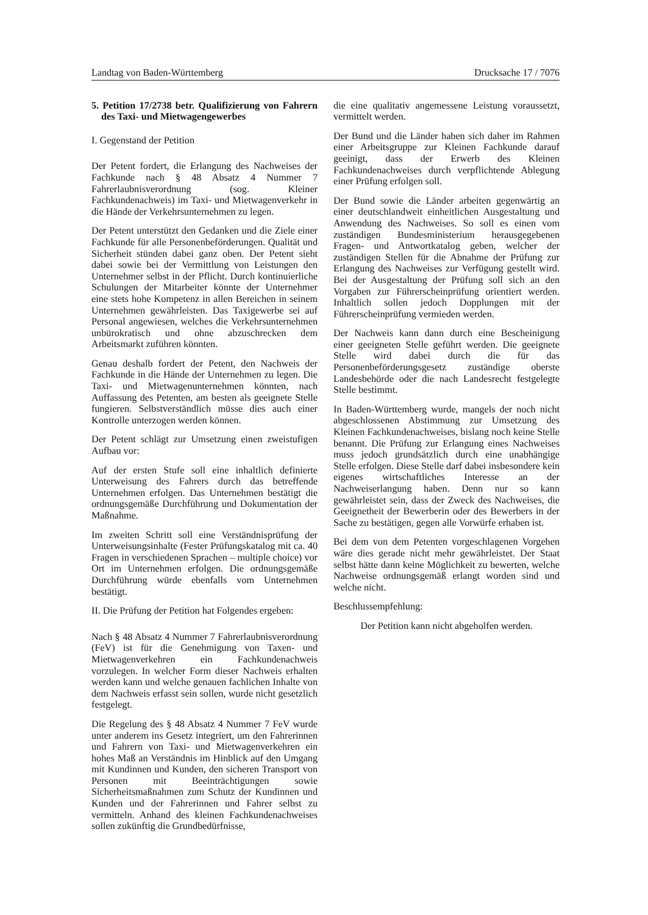Landtag von Baden-Württemberg Drucksache 17 / 7076
5. Petition 17/2738 betr. Qualifizierung von Fahrern des Taxi- und Mietwagengewerbes
I. Gegenstand der Petition
Der Petent fordert, die Erlangung des Nachweises der Fachkunde nach § 48 Absatz 4 Nummer 7 Fahrerlaubnisverordnung (sog. Kleiner Fachkundenachweis) im Taxi- und Mietwagenverkehr in die Hände der Verkehrsunternehmen zu legen.
Der Petent unterstützt den Gedanken und die Ziele einer Fachkunde für alle Personenbeförderungen. Qualität und Sicherheit stünden dabei ganz oben. Der Petent sieht dabei sowie bei der Vermittlung von Leistungen den Unternehmer selbst in der Pflicht. Durch kontinuierliche Schulungen der Mitarbeiter könnte der Unternehmer eine stets hohe Kompetenz in allen Bereichen in seinem Unternehmen gewährleisten. Das Taxigewerbe sei auf Personal angewiesen, welches die Verkehrsunternehmen unbürokratisch und ohne abzuschrecken dem Arbeitsmarkt zuführen könnten.
Genau deshalb fordert der Petent, den Nachweis der Fachkunde in die Hände der Unternehmen zu legen. Die Taxi- und Mietwagenunternehmen könnten, nach Auffassung des Petenten, am besten als geeignete Stelle fungieren. Selbstverständlich müsse dies auch einer Kontrolle unterzogen werden können.
Der Petent schlägt zur Umsetzung einen zweistufigen Aufbau vor:
Auf der ersten Stufe soll eine inhaltlich definierte Unterweisung des Fahrers durch das betreffende Unternehmen erfolgen. Das Unternehmen bestätigt die ordnungsgemäße Durchführung und Dokumentation der Maßnahme.
Im zweiten Schritt soll eine Verständnisprüfung der Unterweisungsinhalte (Fester Prüfungskatalog mit ca. 40 Fragen in verschiedenen Sprachen – multiple choice) vor Ort im Unternehmen erfolgen. Die ordnungsgemäße Durchführung würde ebenfalls vom Unternehmen bestätigt.
II. Die Prüfung der Petition hat Folgendes ergeben:
Nach § 48 Absatz 4 Nummer 7 Fahrerlaubnisverordnung (FeV) ist für die Genehmigung von Taxen- und Mietwagenverkehren ein Fachkundenachweis vorzulegen. In welcher Form dieser Nachweis erhalten werden kann und welche genauen fachlichen Inhalte von dem Nachweis erfasst sein sollen, wurde nicht gesetzlich festgelegt.
Die Regelung des § 48 Absatz 4 Nummer 7 FeV wurde unter anderem ins Gesetz integriert, um den Fahrerinnen und Fahrern von Taxi- und Mietwagenverkehren ein hohes Maß an Verständnis im Hinblick auf den Umgang mit Kundinnen und Kunden, den sicheren Transport von Personen mit Beeinträchtigungen sowie Sicherheitsmaßnahmen zum Schutz der Kundinnen und Kunden und der Fahrerinnen und Fahrer selbst zu vermitteln. Anhand des kleinen Fachkundenachweises sollen zukünftig die Grundbedürfnisse,
die eine qualitativ angemessene Leistung voraussetzt, vermittelt werden.
Der Bund und die Länder haben sich daher im Rahmen einer Arbeitsgruppe zur Kleinen Fachkunde darauf geeinigt, dass der Erwerb des Kleinen Fachkundenachweises durch verpflichtende Ablegung einer Prüfung erfolgen soll.
Der Bund sowie die Länder arbeiten gegenwärtig an einer deutschlandweit einheitlichen Ausgestaltung und Anwendung des Nachweises. So soll es einen vom zuständigen Bundesministerium herausgegebenen Fragen- und Antwortkatalog geben, welcher der zuständigen Stellen für die Abnahme der Prüfung zur Erlangung des Nachweises zur Verfügung gestellt wird. Bei der Ausgestaltung der Prüfung soll sich an den Vorgaben zur Führerscheinprüfung orientiert werden. Inhaltlich sollen jedoch Dopplungen mit der Führerscheinprüfung vermieden werden.
Der Nachweis kann dann durch eine Bescheinigung einer geeigneten Stelle geführt werden. Die geeignete Stelle wird dabei durch die für das Personenbeförderungsgesetz zuständige oberste Landesbehörde oder die nach Landesrecht festgelegte Stelle bestimmt.
In Baden-Württemberg wurde, mangels der noch nicht abgeschlossenen Abstimmung zur Umsetzung des Kleinen Fachkundenachweises, bislang noch keine Stelle benannt. Die Prüfung zur Erlangung eines Nachweises muss jedoch grundsätzlich durch eine unabhängige Stelle erfolgen. Diese Stelle darf dabei insbesondere kein eigenes wirtschaftliches Interesse an der Nachweiserlangung haben. Denn nur so kann gewährleistet sein, dass der Zweck des Nachweises, die Geeignetheit der Bewerberin oder des Bewerbers in der Sache zu bestätigen, gegen alle Vorwürfe erhaben ist.
Bei dem von dem Petenten vorgeschlagenen Vorgehen wäre dies gerade nicht mehr gewährleistet. Der Staat selbst hätte dann keine Möglichkeit zu bewerten, welche Nachweise ordnungsgemäß erlangt worden sind und welche nicht.
Beschlussempfehlung:
Der Petition kann nicht abgeholfen werden.